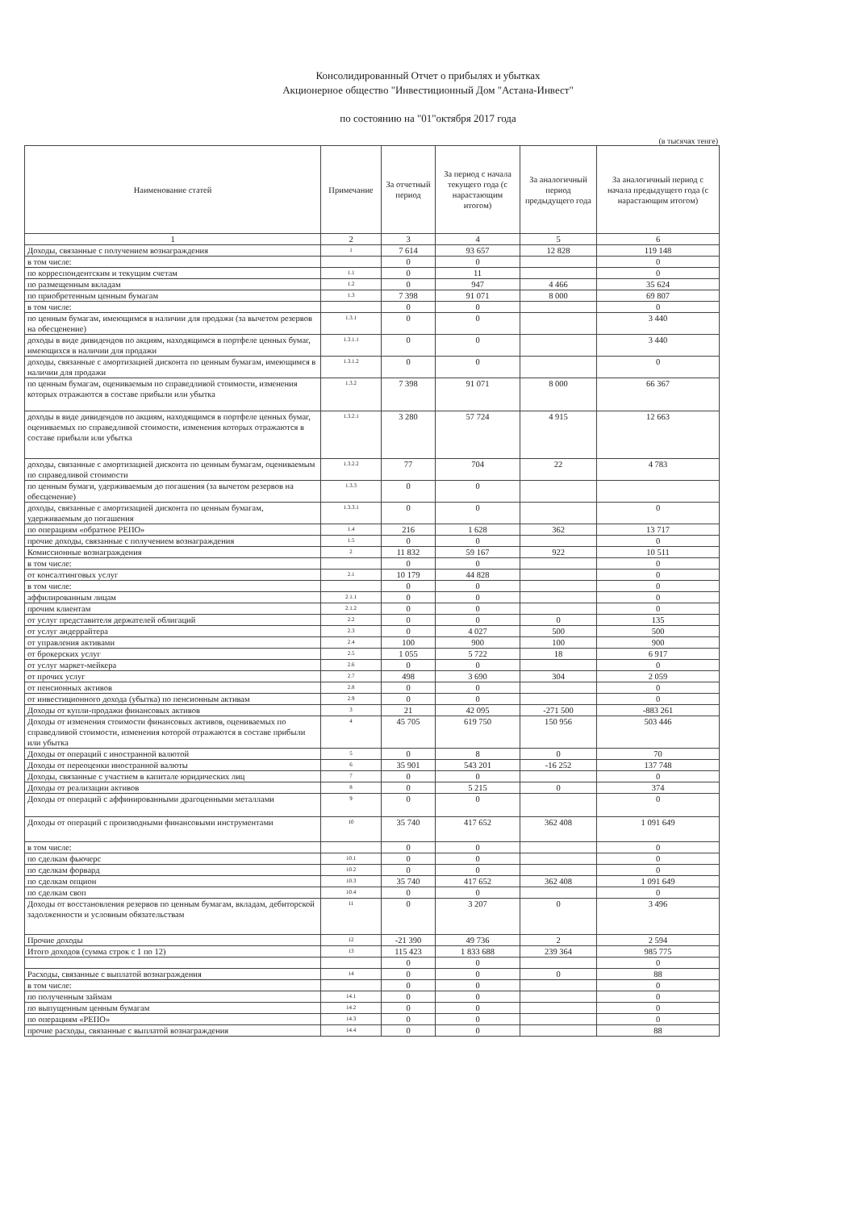Консолидированный Отчет о прибылях и убытках
Акционерное общество "Инвестиционный Дом "Астана-Инвест"
по состоянию на "01"октября 2017 года
(в тысячах тенге)
| Наименование статей | Примечание | За отчетный период | За период с начала текущего года (с нарастающим итогом) | За аналогичный период предыдущего года | За аналогичный период с начала предыдущего года (с нарастающим итогом) |
| --- | --- | --- | --- | --- | --- |
| 1 | 2 | 3 | 4 | 5 | 6 |
| Доходы, связанные с получением вознаграждения | 1 | 7 614 | 93 657 | 12 828 | 119 148 |
| в том числе: | | 0 | 0 | | 0 |
| по корреспондентским и текущим счетам | 1.1 | 0 | 11 | | 0 |
| по размещенным вкладам | 1.2 | 0 | 947 | 4 466 | 35 624 |
| по приобретенным ценным бумагам | 1.3 | 7 398 | 91 071 | 8 000 | 69 807 |
| в том числе: | | 0 | 0 | | 0 |
| по ценным бумагам, имеющимся в наличии для продажи (за вычетом резервов на обесценение) | 1.3.1 | 0 | 0 | | 3 440 |
| доходы в виде дивидендов по акциям, находящимся в портфеле ценных бумаг, имеющихся в наличии для продажи | 1.3.1.1 | 0 | 0 | | 3 440 |
| доходы, связанные с амортизацией дисконта по ценным бумагам, имеющимся в наличии для продажи | 1.3.1.2 | 0 | 0 | | 0 |
| по ценным бумагам, оцениваемым по справедливой стоимости, изменения которых отражаются в составе прибыли или убытка | 1.3.2 | 7 398 | 91 071 | 8 000 | 66 367 |
| доходы в виде дивидендов по акциям, находящимся в портфеле ценных бумаг, оцениваемых по справедливой стоимости, изменения которых отражаются в составе прибыли или убытка | 1.3.2.1 | 3 280 | 57 724 | 4 915 | 12 663 |
| доходы, связанные с амортизацией дисконта по ценным бумагам, оцениваемым по справедливой стоимости | 1.3.2.2 | 77 | 704 | 22 | 4 783 |
| по ценным бумаги, удерживаемым до погашения (за вычетом резервов на обесценение) | 1.3.3 | 0 | 0 | | |
| доходы, связанные с амортизацией дисконта по ценным бумагам, удерживаемым до погашения | 1.3.3.1 | 0 | 0 | | 0 |
| по операциям «обратное РЕПО» | 1.4 | 216 | 1 628 | 362 | 13 717 |
| прочие доходы, связанные с получением вознаграждения | 1.5 | 0 | 0 | | 0 |
| Комиссионные вознаграждения | 2 | 11 832 | 59 167 | 922 | 10 511 |
| в том числе: | | 0 | 0 | | 0 |
| от консалтинговых услуг | 2.1 | 10 179 | 44 828 | | 0 |
| в том числе: | | 0 | 0 | | 0 |
| аффилированным лицам | 2.1.1 | 0 | 0 | | 0 |
| прочим клиентам | 2.1.2 | 0 | 0 | | 0 |
| от услуг представителя держателей облигаций | 2.2 | 0 | 0 | 0 | 135 |
| от услуг андеррайтера | 2.3 | 0 | 4 027 | 500 | 500 |
| от управления активами | 2.4 | 100 | 900 | 100 | 900 |
| от брокерских услуг | 2.5 | 1 055 | 5 722 | 18 | 6 917 |
| от услуг маркет-мейкера | 2.6 | 0 | 0 | | 0 |
| от прочих услуг | 2.7 | 498 | 3 690 | 304 | 2 059 |
| от пенсионных активов | 2.8 | 0 | 0 | | 0 |
| от инвестиционного дохода (убытка) по пенсионным активам | 2.9 | 0 | 0 | | 0 |
| Доходы от купли-продажи финансовых активов | 3 | 21 | 42 095 | -271 500 | -883 261 |
| Доходы от изменения стоимости финансовых активов, оцениваемых по справедливой стоимости, изменения которой отражаются в составе прибыли или убытка | 4 | 45 705 | 619 750 | 150 956 | 503 446 |
| Доходы от операций с иностранной валютой | 5 | 0 | 8 | 0 | 70 |
| Доходы от переоценки иностранной валюты | 6 | 35 901 | 543 201 | -16 252 | 137 748 |
| Доходы, связанные с участием в капитале юридических лиц | 7 | 0 | 0 | | 0 |
| Доходы от реализации активов | 8 | 0 | 5 215 | 0 | 374 |
| Доходы от операций с аффинированными драгоценными металлами | 9 | 0 | 0 | | 0 |
| Доходы от операций с производными финансовыми инструментами | 10 | 35 740 | 417 652 | 362 408 | 1 091 649 |
| в том числе: | | 0 | 0 | | 0 |
| по сделкам фьючерс | 10.1 | 0 | 0 | | 0 |
| по сделкам форвард | 10.2 | 0 | 0 | | 0 |
| по сделкам опцион | 10.3 | 35 740 | 417 652 | 362 408 | 1 091 649 |
| по сделкам своп | 10.4 | 0 | 0 | | 0 |
| Доходы от восстановления резервов по ценным бумагам, вкладам, дебиторской задолженности и условным обязательствам | 11 | 0 | 3 207 | 0 | 3 496 |
| Прочие доходы | 12 | -21 390 | 49 736 | 2 | 2 594 |
| Итого доходов (сумма строк с 1 по 12) | 13 | 115 423 | 1 833 688 | 239 364 | 985 775 |
| | | 0 | 0 | | 0 |
| Расходы, связанные с выплатой вознаграждения | 14 | 0 | 0 | 0 | 88 |
| в том числе: | | 0 | 0 | | 0 |
| по полученным займам | 14.1 | 0 | 0 | | 0 |
| по выпущенным ценным бумагам | 14.2 | 0 | 0 | | 0 |
| по операциям «РЕПО» | 14.3 | 0 | 0 | | 0 |
| прочие расходы, связанные с выплатой вознаграждения | 14.4 | 0 | 0 | | 88 |